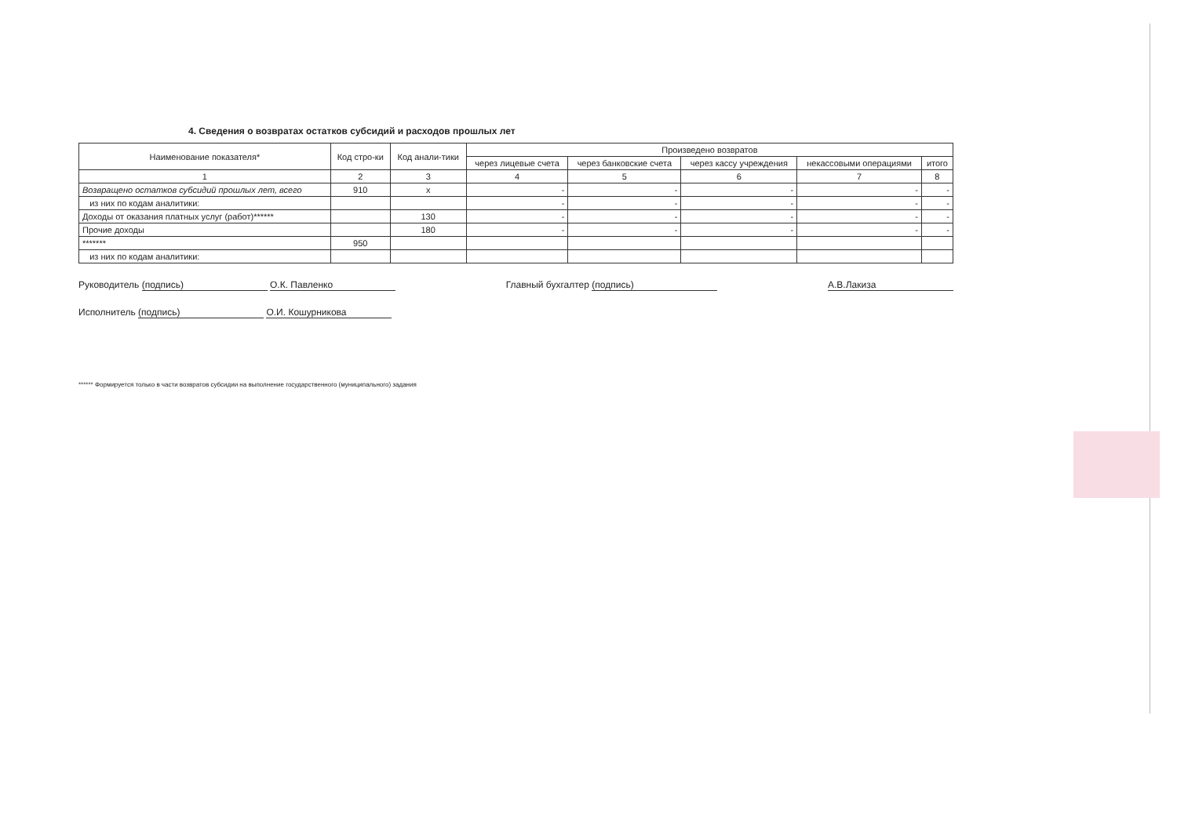4. Сведения о возвратах остатков субсидий и расходов прошлых лет
| Наименование показателя* | Код стро-ки | Код анали-тики | Произведено возвратов | | | | |
| --- | --- | --- | --- | --- | --- | --- | --- |
| | | | через лицевые счета | через банковские счета | через кассу учреждения | некассовыми операциями | итого |
| 1 | 2 | 3 | 4 | 5 | 6 | 7 | 8 |
| Возвращено остатков субсидий прошлых лет, всего | 910 | x | - | - | - | - | - |
| из них по кодам аналитики: | | | - | - | - | - | - |
| Доходы от оказания платных услуг (работ)****** | | 130 | - | - | - | - | - |
| Прочие доходы | | 180 | - | - | - | - | - |
| ******* | 950 | | | | | | |
| из них по кодам аналитики: | | | | | | | |
Руководитель (подпись) О.К. Павленко
Исполнитель (подпись) О.И. Кошурникова
Главный бухгалтер (подпись) А.В.Лакиза
****** Формируется только в части возвратов субсидии на выполнение государственного (муниципального) задания